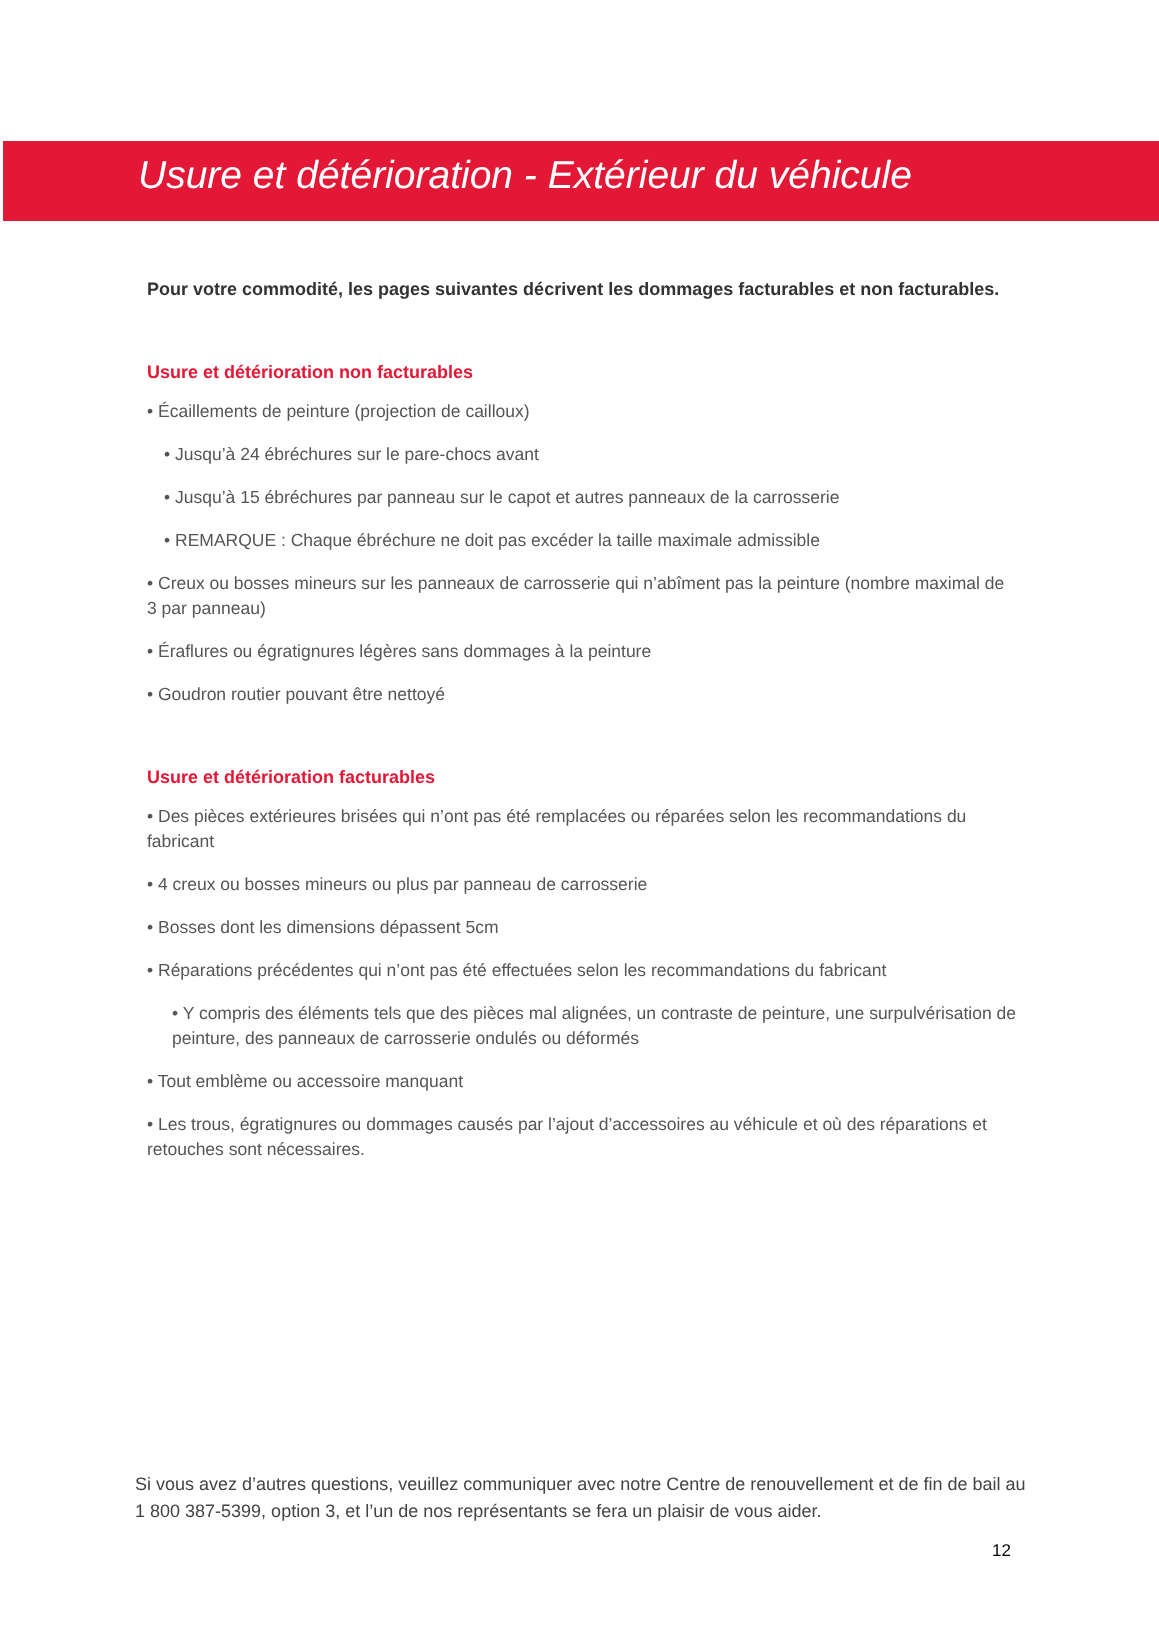Usure et détérioration - Extérieur du véhicule
Pour votre commodité, les pages suivantes décrivent les dommages facturables et non facturables.
Usure et détérioration non facturables
• Écaillements de peinture (projection de cailloux)
• Jusqu’à 24 ébréchures sur le pare-chocs avant
• Jusqu’à 15 ébréchures par panneau sur le capot et autres panneaux de la carrosserie
• REMARQUE : Chaque ébréchure ne doit pas excéder la taille maximale admissible
• Creux ou bosses mineurs sur les panneaux de carrosserie qui n’abîment pas la peinture (nombre maximal de 3 par panneau)
• Éraflures ou égratignures légères sans dommages à la peinture
• Goudron routier pouvant être nettoyé
Usure et détérioration facturables
• Des pièces extérieures brisées qui n’ont pas été remplacées ou réparées selon les recommandations du fabricant
• 4 creux ou bosses mineurs ou plus par panneau de carrosserie
• Bosses dont les dimensions dépassent 5cm
• Réparations précédentes qui n’ont pas été effectuées selon les recommandations du fabricant
• Y compris des éléments tels que des pièces mal alignées, un contraste de peinture, une surpulvérisation de peinture, des panneaux de carrosserie ondulés ou déformés
• Tout emblème ou accessoire manquant
• Les trous, égratignures ou dommages causés par l’ajout d’accessoires au véhicule et où des réparations et retouches sont nécessaires.
Si vous avez d’autres questions, veuillez communiquer avec notre Centre de renouvellement et de fin de bail au 1 800 387-5399, option 3, et l’un de nos représentants se fera un plaisir de vous aider.
12